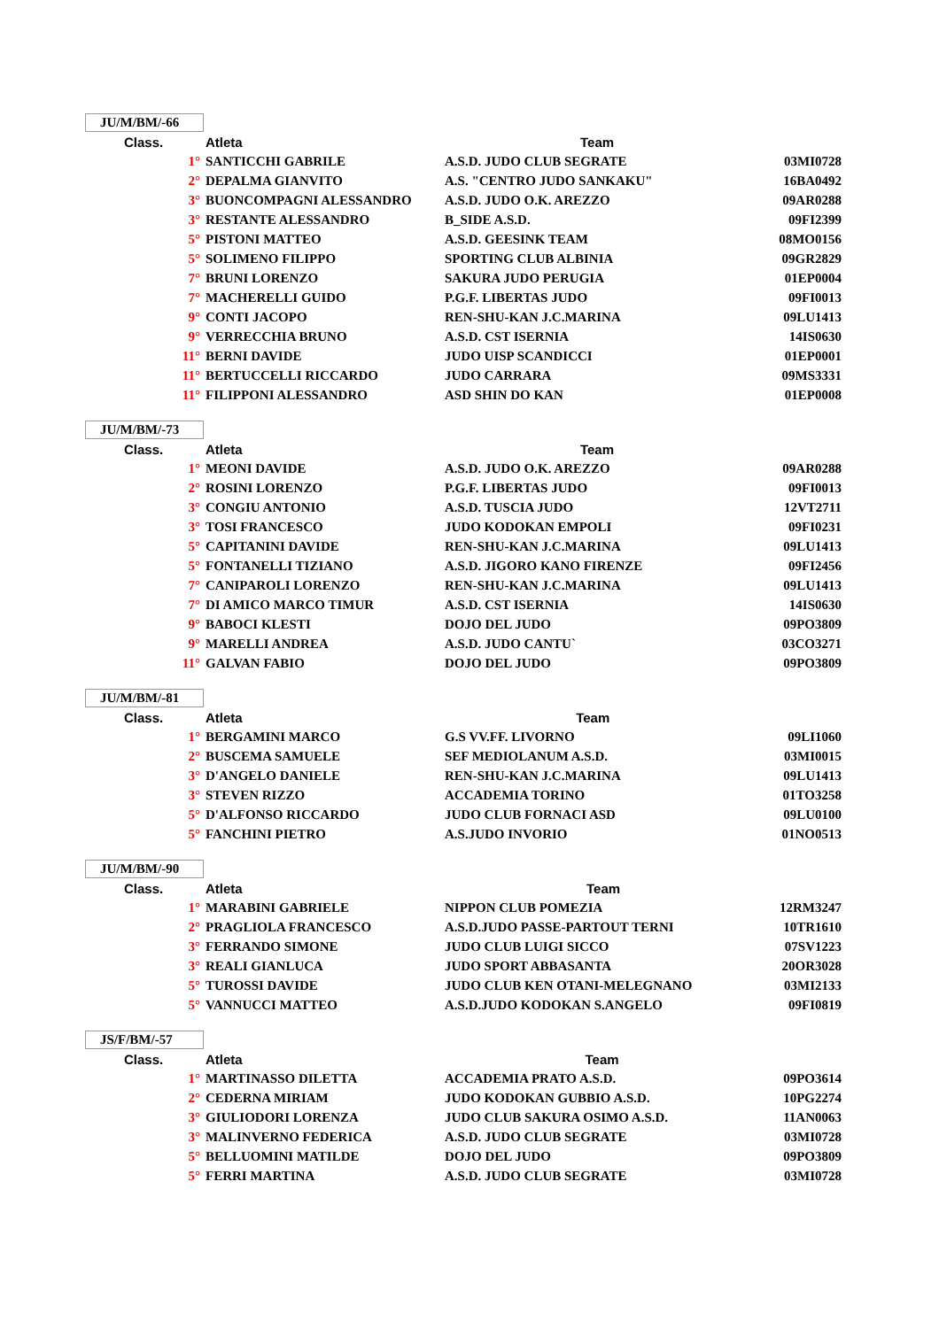JU/M/BM/-66
| Class. | Atleta | Team | |
| --- | --- | --- | --- |
| 1° | SANTICCHI GABRILE | A.S.D. JUDO CLUB SEGRATE | 03MI0728 |
| 2° | DEPALMA GIANVITO | A.S. "CENTRO JUDO SANKAKU" | 16BA0492 |
| 3° | BUONCOMPAGNI ALESSANDRO | A.S.D. JUDO O.K. AREZZO | 09AR0288 |
| 3° | RESTANTE ALESSANDRO | B_SIDE A.S.D. | 09FI2399 |
| 5° | PISTONI MATTEO | A.S.D. GEESINK TEAM | 08MO0156 |
| 5° | SOLIMENO FILIPPO | SPORTING CLUB ALBINIA | 09GR2829 |
| 7° | BRUNI LORENZO | SAKURA JUDO PERUGIA | 01EP0004 |
| 7° | MACHERELLI GUIDO | P.G.F. LIBERTAS JUDO | 09FI0013 |
| 9° | CONTI JACOPO | REN-SHU-KAN J.C.MARINA | 09LU1413 |
| 9° | VERRECCHIA BRUNO | A.S.D. CST ISERNIA | 14IS0630 |
| 11° | BERNI DAVIDE | JUDO UISP SCANDICCI | 01EP0001 |
| 11° | BERTUCCELLI RICCARDO | JUDO CARRARA | 09MS3331 |
| 11° | FILIPPONI ALESSANDRO | ASD SHIN DO KAN | 01EP0008 |
JU/M/BM/-73
| Class. | Atleta | Team | |
| --- | --- | --- | --- |
| 1° | MEONI DAVIDE | A.S.D. JUDO O.K. AREZZO | 09AR0288 |
| 2° | ROSINI LORENZO | P.G.F. LIBERTAS JUDO | 09FI0013 |
| 3° | CONGIU ANTONIO | A.S.D. TUSCIA JUDO | 12VT2711 |
| 3° | TOSI FRANCESCO | JUDO KODOKAN EMPOLI | 09FI0231 |
| 5° | CAPITANINI DAVIDE | REN-SHU-KAN J.C.MARINA | 09LU1413 |
| 5° | FONTANELLI TIZIANO | A.S.D. JIGORO KANO FIRENZE | 09FI2456 |
| 7° | CANIPAROLI LORENZO | REN-SHU-KAN J.C.MARINA | 09LU1413 |
| 7° | DI AMICO MARCO TIMUR | A.S.D. CST ISERNIA | 14IS0630 |
| 9° | BABOCI KLESTI | DOJO DEL JUDO | 09PO3809 |
| 9° | MARELLI ANDREA | A.S.D. JUDO CANTU` | 03CO3271 |
| 11° | GALVAN FABIO | DOJO DEL JUDO | 09PO3809 |
JU/M/BM/-81
| Class. | Atleta | Team | |
| --- | --- | --- | --- |
| 1° | BERGAMINI MARCO | G.S VV.FF. LIVORNO | 09LI1060 |
| 2° | BUSCEMA SAMUELE | SEF MEDIOLANUM A.S.D. | 03MI0015 |
| 3° | D'ANGELO DANIELE | REN-SHU-KAN J.C.MARINA | 09LU1413 |
| 3° | STEVEN RIZZO | ACCADEMIA TORINO | 01TO3258 |
| 5° | D'ALFONSO RICCARDO | JUDO CLUB FORNACI ASD | 09LU0100 |
| 5° | FANCHINI PIETRO | A.S.JUDO INVORIO | 01NO0513 |
JU/M/BM/-90
| Class. | Atleta | Team | |
| --- | --- | --- | --- |
| 1° | MARABINI GABRIELE | NIPPON CLUB POMEZIA | 12RM3247 |
| 2° | PRAGLIOLA FRANCESCO | A.S.D.JUDO PASSE-PARTOUT TERNI | 10TR1610 |
| 3° | FERRANDO SIMONE | JUDO CLUB LUIGI SICCO | 07SV1223 |
| 3° | REALI GIANLUCA | JUDO SPORT ABBASANTA | 20OR3028 |
| 5° | TUROSSI DAVIDE | JUDO CLUB KEN OTANI-MELEGNANO | 03MI2133 |
| 5° | VANNUCCI MATTEO | A.S.D.JUDO KODOKAN S.ANGELO | 09FI0819 |
JS/F/BM/-57
| Class. | Atleta | Team | |
| --- | --- | --- | --- |
| 1° | MARTINASSO DILETTA | ACCADEMIA PRATO A.S.D. | 09PO3614 |
| 2° | CEDERNA MIRIAM | JUDO KODOKAN GUBBIO A.S.D. | 10PG2274 |
| 3° | GIULIODORI LORENZA | JUDO CLUB SAKURA OSIMO A.S.D. | 11AN0063 |
| 3° | MALINVERNO FEDERICA | A.S.D. JUDO CLUB SEGRATE | 03MI0728 |
| 5° | BELLUOMINI MATILDE | DOJO DEL JUDO | 09PO3809 |
| 5° | FERRI MARTINA | A.S.D. JUDO CLUB SEGRATE | 03MI0728 |